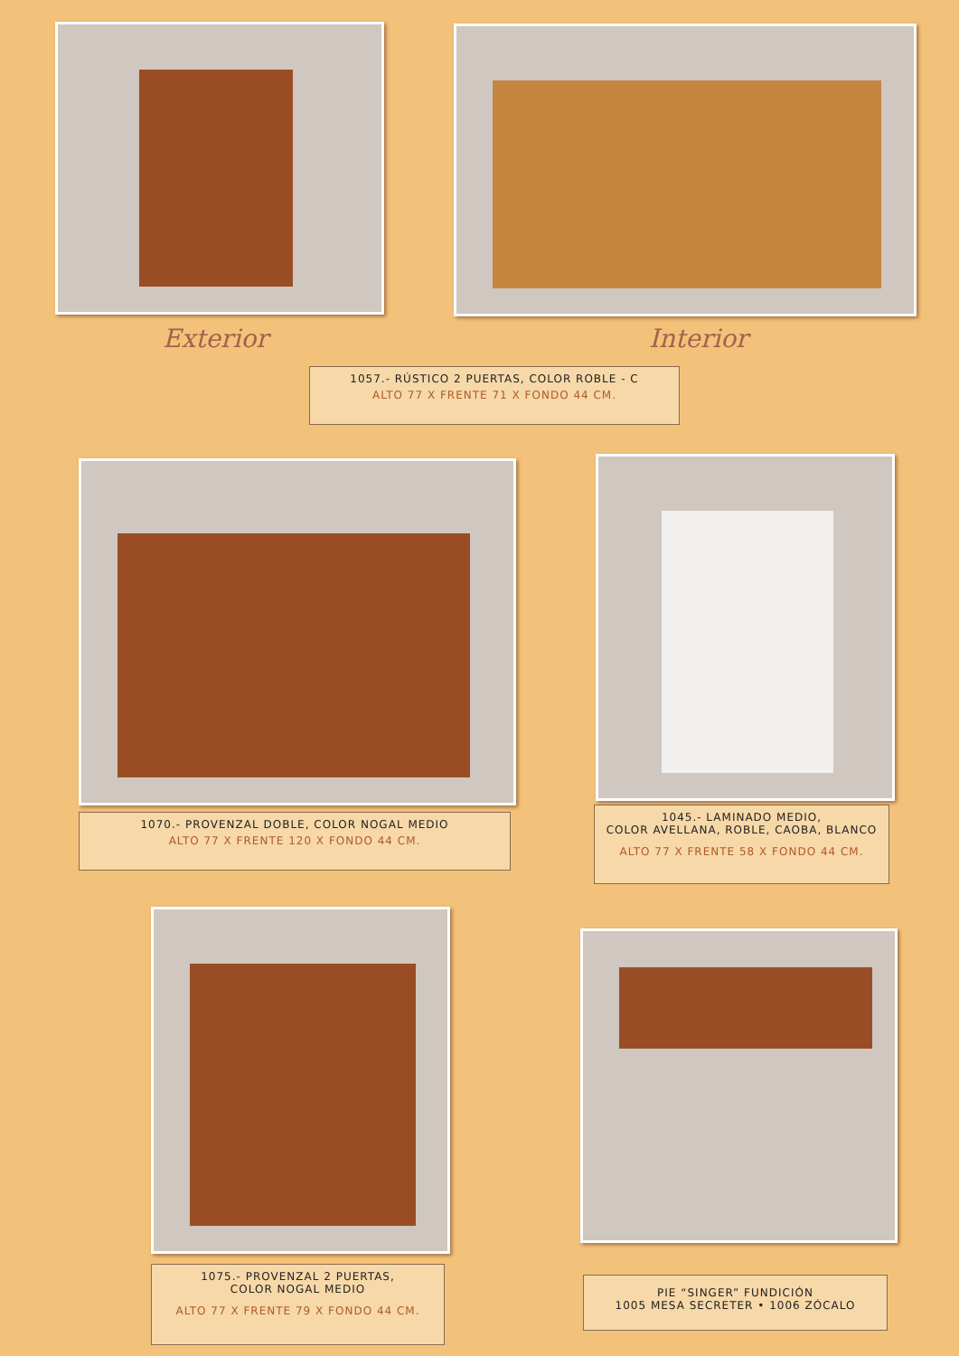Exterior Interior
1057.- RÚSTICO 2 PUERTAS, COLOR ROBLE - C
ALTO 77 X FRENTE 71 X FONDO 44 CM.
1070.- PROVENZAL DOBLE, COLOR NOGAL MEDIO
ALTO 77 X FRENTE 120 X FONDO 44 CM.
1045.- LAMINADO MEDIO,
COLOR AVELLANA, ROBLE, CAOBA, BLANCO
ALTO 77 X FRENTE 58 X FONDO 44 CM.
1075.- PROVENZAL 2 PUERTAS,
COLOR NOGAL MEDIO
ALTO 77 X FRENTE 79 X FONDO 44 CM.
PIE “SINGER” FUNDICIÓN
1005 MESA SECRETER • 1006 ZÓCALO